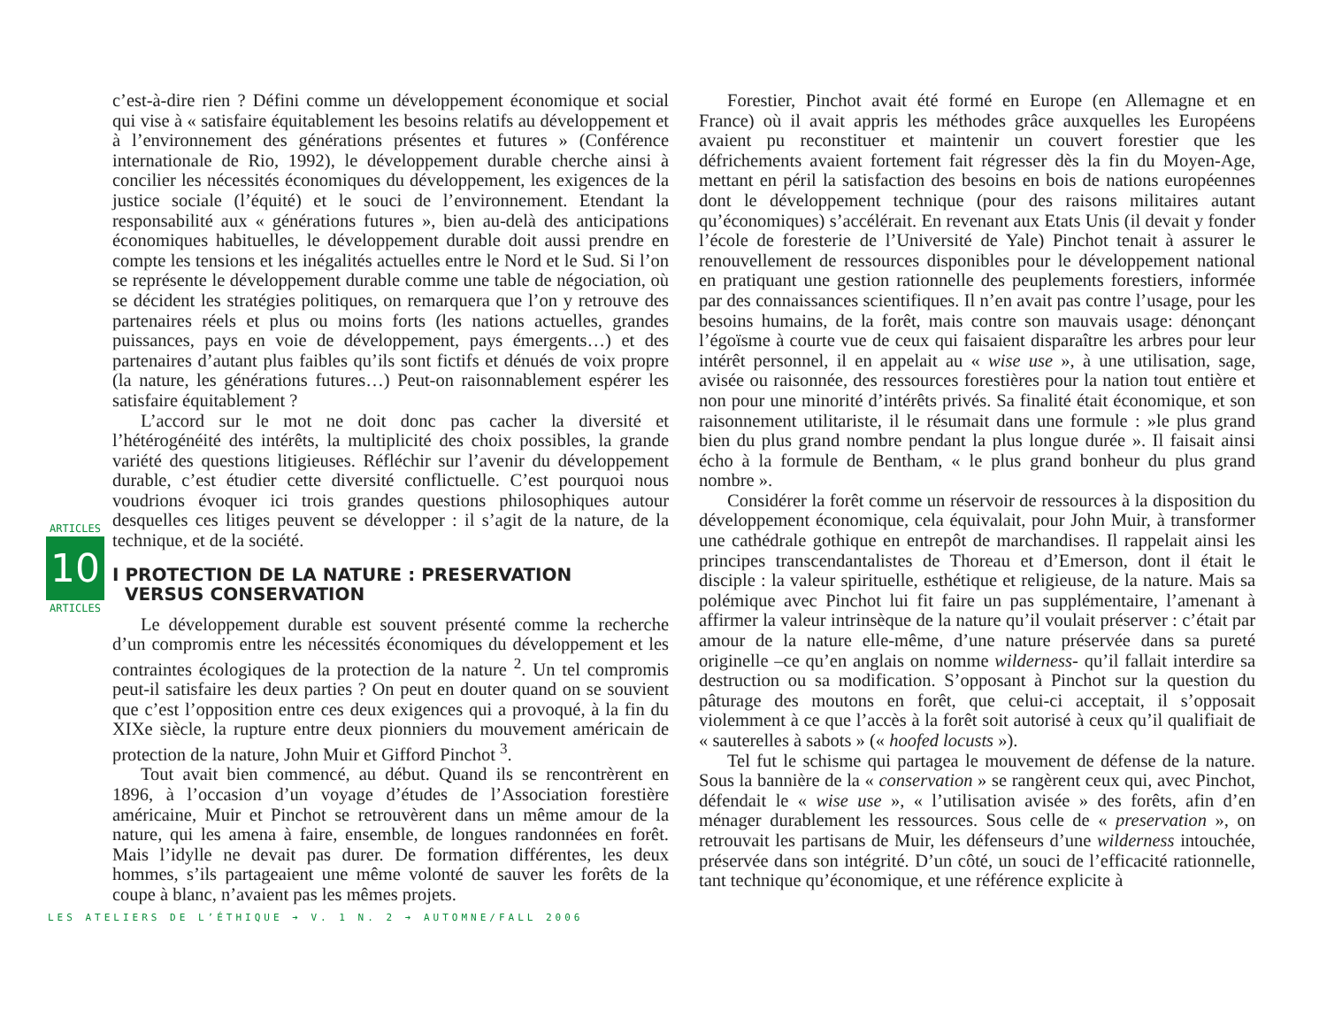ARTICLES
10
ARTICLES
c’est-à-dire rien ? Défini comme un développement économique et social qui vise à « satisfaire équitablement les besoins relatifs au développement et à l’environnement des générations présentes et futures » (Conférence internationale de Rio, 1992), le développement durable cherche ainsi à concilier les nécessités économiques du développement, les exigences de la justice sociale (l’équité) et le souci de l’environnement. Etendant la responsabilité aux « générations futures », bien au-delà des anticipations économiques habituelles, le développement durable doit aussi prendre en compte les tensions et les inégalités actuelles entre le Nord et le Sud. Si l’on se représente le développement durable comme une table de négociation, où se décident les stratégies politiques, on remarquera que l’on y retrouve des partenaires réels et plus ou moins forts (les nations actuelles, grandes puissances, pays en voie de développement, pays émergents…) et des partenaires d’autant plus faibles qu’ils sont fictifs et dénués de voix propre (la nature, les générations futures…) Peut-on raisonnablement espérer les satisfaire équitablement ?
L’accord sur le mot ne doit donc pas cacher la diversité et l’hétérogénéité des intérêts, la multiplicité des choix possibles, la grande variété des questions litigieuses. Réfléchir sur l’avenir du développement durable, c’est étudier cette diversité conflictuelle. C’est pourquoi nous voudrions évoquer ici trois grandes questions philosophiques autour desquelles ces litiges peuvent se développer : il s’agit de la nature, de la technique, et de la société.
I PROTECTION DE LA NATURE : PRESERVATION
VERSUS CONSERVATION
Le développement durable est souvent présenté comme la recherche d’un compromis entre les nécessités économiques du développement et les contraintes écologiques de la protection de la nature <sup>2</sup>. Un tel compromis peut-il satisfaire les deux parties ? On peut en douter quand on se souvient que c’est l’opposition entre ces deux exigences qui a provoqué, à la fin du XIXe siècle, la rupture entre deux pionniers du mouvement américain de protection de la nature, John Muir et Gifford Pinchot <sup>3</sup>.
Tout avait bien commencé, au début. Quand ils se rencontrèrent en 1896, à l’occasion d’un voyage d’études de l’Association forestière américaine, Muir et Pinchot se retrouvèrent dans un même amour de la nature, qui les amena à faire, ensemble, de longues randonnées en forêt. Mais l’idylle ne devait pas durer. De formation différentes, les deux hommes, s’ils partageaient une même volonté de sauver les forêts de la coupe à blanc, n’avaient pas les mêmes projets.
Forestier, Pinchot avait été formé en Europe (en Allemagne et en France) où il avait appris les méthodes grâce auxquelles les Européens avaient pu reconstituer et maintenir un couvert forestier que les défrichements avaient fortement fait régresser dès la fin du Moyen-Age, mettant en péril la satisfaction des besoins en bois de nations européennes dont le développement technique (pour des raisons militaires autant qu’économiques) s’accélérait. En revenant aux Etats Unis (il devait y fonder l’école de foresterie de l’Université de Yale) Pinchot tenait à assurer le renouvellement de ressources disponibles pour le développement national en pratiquant une gestion rationnelle des peuplements forestiers, informée par des connaissances scientifiques. Il n’en avait pas contre l’usage, pour les besoins humains, de la forêt, mais contre son mauvais usage: dénonçant l’égoïsme à courte vue de ceux qui faisaient disparaître les arbres pour leur intérêt personnel, il en appelait au « wise use », à une utilisation, sage, avisée ou raisonnée, des ressources forestières pour la nation tout entière et non pour une minorité d’intérêts privés. Sa finalité était économique, et son raisonnement utilitariste, il le résumait dans une formule : »le plus grand bien du plus grand nombre pendant la plus longue durée ». Il faisait ainsi écho à la formule de Bentham, « le plus grand bonheur du plus grand nombre ».
Considérer la forêt comme un réservoir de ressources à la disposition du développement économique, cela équivalait, pour John Muir, à transformer une cathédrale gothique en entrepôt de marchandises. Il rappelait ainsi les principes transcendantalistes de Thoreau et d’Emerson, dont il était le disciple : la valeur spirituelle, esthétique et religieuse, de la nature. Mais sa polémique avec Pinchot lui fit faire un pas supplémentaire, l’amenant à affirmer la valeur intrinsèque de la nature qu’il voulait préserver : c’était par amour de la nature elle-même, d’une nature préservée dans sa pureté originelle –ce qu’en anglais on nomme wilderness- qu’il fallait interdire sa destruction ou sa modification. S’opposant à Pinchot sur la question du pâturage des moutons en forêt, que celui-ci acceptait, il s’opposait violemment à ce que l’accès à la forêt soit autorisé à ceux qu’il qualifiait de « sauterelles à sabots » (« hoofed locusts »).
Tel fut le schisme qui partagea le mouvement de défense de la nature. Sous la bannière de la « conservation » se rangèrent ceux qui, avec Pinchot, défendait le « wise use », « l’utilisation avisée » des forêts, afin d’en ménager durablement les ressources. Sous celle de « preservation », on retrouvait les partisans de Muir, les défenseurs d’une wilderness intouchée, préservée dans son intégrité. D’un côté, un souci de l’efficacité rationnelle, tant technique qu’économique, et une référence explicite à
LES ATELIERS DE L’ÉTHIQUE ➔ V. 1 N. 2 ➔ AUTOMNE/FALL 2006